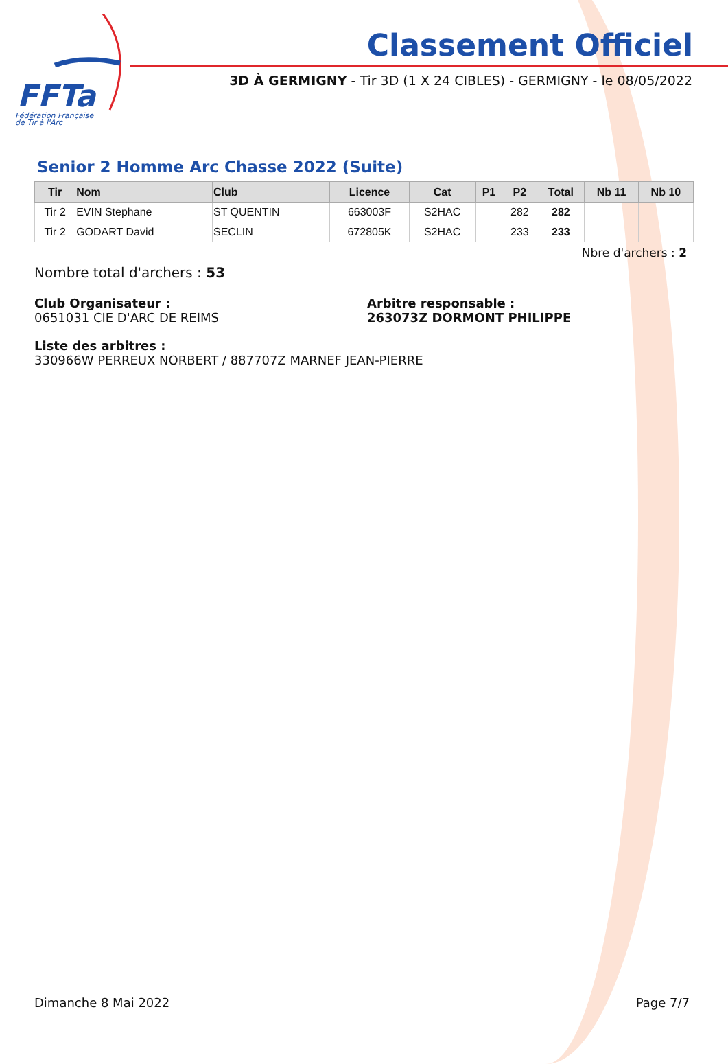FFTa
Fédération Française
de Tir à l'Arc
Classement Officiel
3D À GERMIGNY - Tir 3D (1 X 24 CIBLES) - GERMIGNY - le 08/05/2022
Senior 2 Homme Arc Chasse 2022 (Suite)
| Tir | Nom | Club | Licence | Cat | P1 | P2 | Total | Nb 11 | Nb 10 |
| --- | --- | --- | --- | --- | --- | --- | --- | --- | --- |
| Tir 2 | EVIN Stephane | ST QUENTIN | 663003F | S2HAC | | 282 | 282 | | |
| Tir 2 | GODART David | SECLIN | 672805K | S2HAC | | 233 | 233 | | |
Nbre d'archers : 2
Nombre total d'archers : 53
Club Organisateur :
0651031 CIE D'ARC DE REIMS
Arbitre responsable :
263073Z DORMONT PHILIPPE
Liste des arbitres :
330966W PERREUX NORBERT / 887707Z MARNEF JEAN-PIERRE
Dimanche 8 Mai 2022 Page 7/7